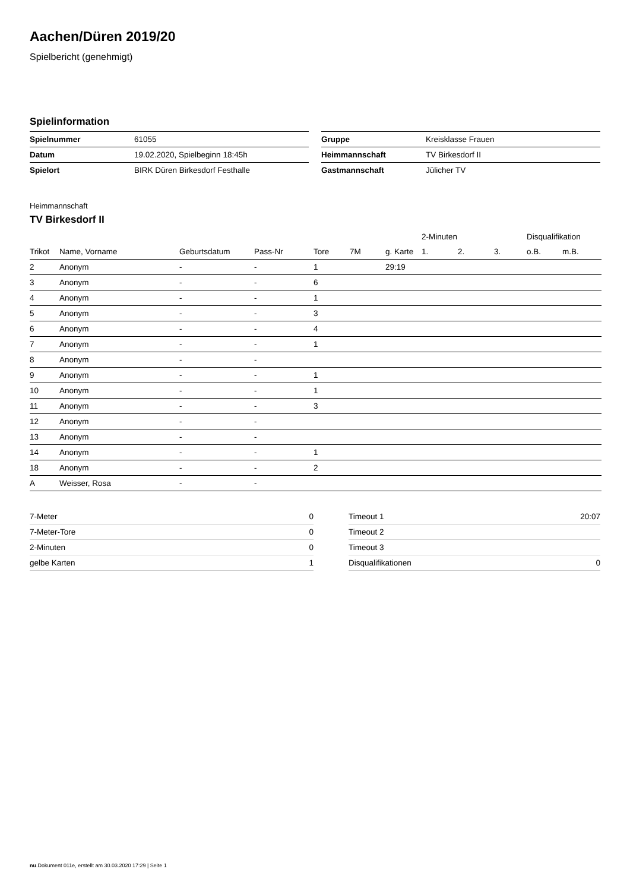Aachen/Düren 2019/20
Spielbericht (genehmigt)
Spielinformation
| Spielnummer | 61055 |
| Datum | 19.02.2020, Spielbeginn 18:45h |
| Spielort | BIRK Düren Birkesdorf Festhalle |
| Gruppe | Kreisklasse Frauen |
| Heimmannschaft | TV Birkesdorf II |
| Gastmannschaft | Jülicher TV |
Heimmannschaft
TV Birkesdorf II
| | | | | | | | 2-Minuten | | | Disqualifikation | |
| --- | --- | --- | --- | --- | --- | --- | --- | --- | --- | --- | --- |
| Trikot | Name, Vorname | Geburtsdatum | Pass-Nr | Tore | 7M | g. Karte | 1. | 2. | 3. | o.B. | m.B. |
| 2 | Anonym | - | - | 1 | | 29:19 | | | | | |
| 3 | Anonym | - | - | 6 | | | | | | | |
| 4 | Anonym | - | - | 1 | | | | | | | |
| 5 | Anonym | - | - | 3 | | | | | | | |
| 6 | Anonym | - | - | 4 | | | | | | | |
| 7 | Anonym | - | - | 1 | | | | | | | |
| 8 | Anonym | - | - | | | | | | | | |
| 9 | Anonym | - | - | 1 | | | | | | | |
| 10 | Anonym | - | - | 1 | | | | | | | |
| 11 | Anonym | - | - | 3 | | | | | | | |
| 12 | Anonym | - | - | | | | | | | | |
| 13 | Anonym | - | - | | | | | | | | |
| 14 | Anonym | - | - | 1 | | | | | | | |
| 18 | Anonym | - | - | 2 | | | | | | | |
| A | Weisser, Rosa | - | - | | | | | | | | |
| 7-Meter | 0 |
| 7-Meter-Tore | 0 |
| 2-Minuten | 0 |
| gelbe Karten | 1 |
| Timeout 1 | 20:07 |
| Timeout 2 | |
| Timeout 3 | |
| Disqualifikationen | 0 |
nu.Dokument 011e, erstellt am 30.03.2020 17:29 | Seite 1